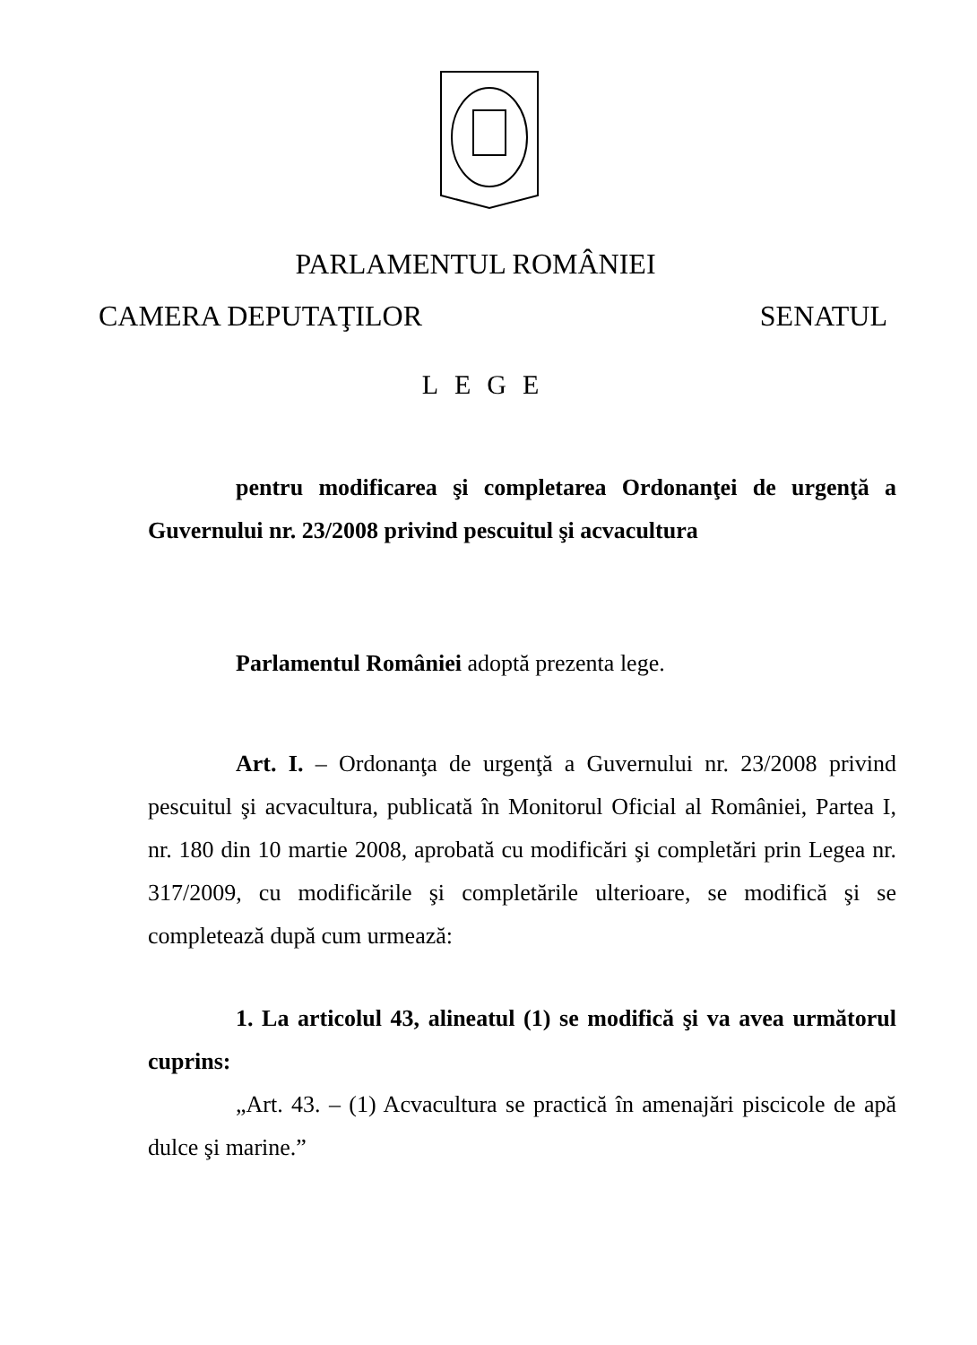PARLAMENTUL ROMÂNIEI
CAMERA DEPUTAŢILOR SENATUL
LEGE
pentru modificarea şi completarea Ordonanţei de urgenţă a Guvernului nr. 23/2008 privind pescuitul şi acvacultura
Parlamentul României adoptă prezenta lege.
Art. I. – Ordonanţa de urgenţă a Guvernului nr. 23/2008 privind pescuitul şi acvacultura, publicată în Monitorul Oficial al României, Partea I, nr. 180 din 10 martie 2008, aprobată cu modificări şi completări prin Legea nr. 317/2009, cu modificările şi completările ulterioare, se modifică şi se completează după cum urmează:
1. La articolul 43, alineatul (1) se modifică şi va avea următorul cuprins:
„Art. 43. – (1) Acvacultura se practică în amenajări piscicole de apă dulce şi marine.”